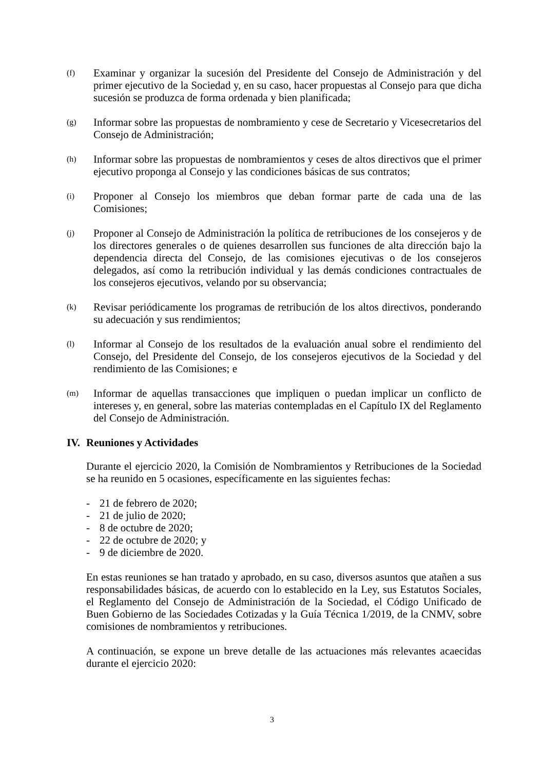(f)
Examinar y organizar la sucesión del Presidente del Consejo de Administración y del primer ejecutivo de la Sociedad y, en su caso, hacer propuestas al Consejo para que dicha sucesión se produzca de forma ordenada y bien planificada;
(g)
Informar sobre las propuestas de nombramiento y cese de Secretario y Vicesecretarios del Consejo de Administración;
(h)
Informar sobre las propuestas de nombramientos y ceses de altos directivos que el primer ejecutivo proponga al Consejo y las condiciones básicas de sus contratos;
(i)
Proponer al Consejo los miembros que deban formar parte de cada una de las Comisiones;
(j)
Proponer al Consejo de Administración la política de retribuciones de los consejeros y de los directores generales o de quienes desarrollen sus funciones de alta dirección bajo la dependencia directa del Consejo, de las comisiones ejecutivas o de los consejeros delegados, así como la retribución individual y las demás condiciones contractuales de los consejeros ejecutivos, velando por su observancia;
(k)
Revisar periódicamente los programas de retribución de los altos directivos, ponderando su adecuación y sus rendimientos;
(l)
Informar al Consejo de los resultados de la evaluación anual sobre el rendimiento del Consejo, del Presidente del Consejo, de los consejeros ejecutivos de la Sociedad y del rendimiento de las Comisiones; e
(m)
Informar de aquellas transacciones que impliquen o puedan implicar un conflicto de intereses y, en general, sobre las materias contempladas en el Capítulo IX del Reglamento del Consejo de Administración.
IV. Reuniones y Actividades
Durante el ejercicio 2020, la Comisión de Nombramientos y Retribuciones de la Sociedad se ha reunido en 5 ocasiones, específicamente en las siguientes fechas:
- 21 de febrero de 2020;
- 21 de julio de 2020;
- 8 de octubre de 2020;
- 22 de octubre de 2020; y
- 9 de diciembre de 2020.
En estas reuniones se han tratado y aprobado, en su caso, diversos asuntos que atañen a sus responsabilidades básicas, de acuerdo con lo establecido en la Ley, sus Estatutos Sociales, el Reglamento del Consejo de Administración de la Sociedad, el Código Unificado de Buen Gobierno de las Sociedades Cotizadas y la Guía Técnica 1/2019, de la CNMV, sobre comisiones de nombramientos y retribuciones.
A continuación, se expone un breve detalle de las actuaciones más relevantes acaecidas durante el ejercicio 2020:
3